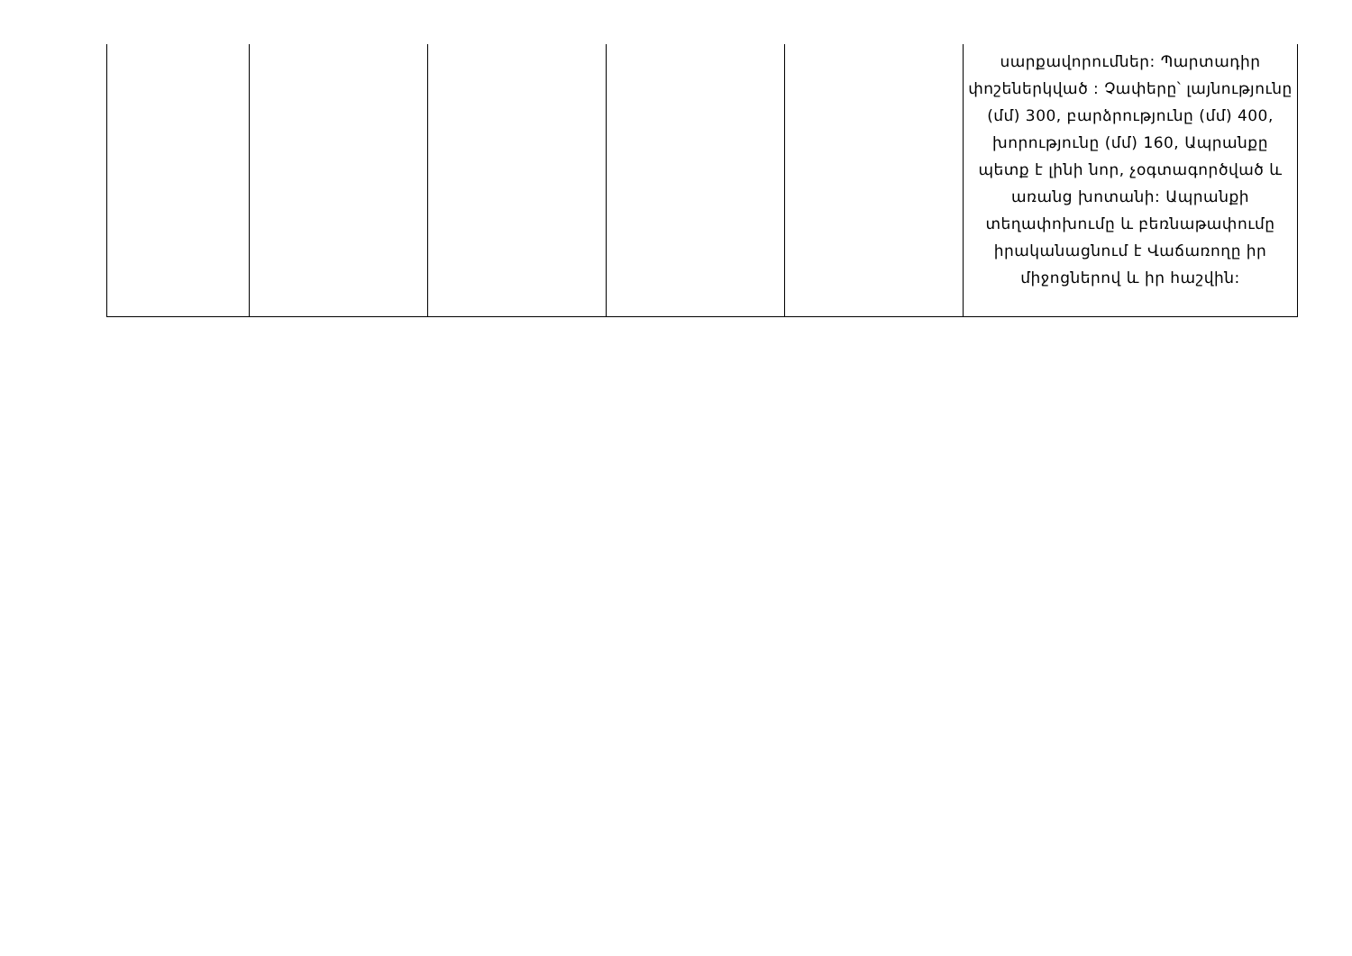| | | | | | սարքավորումներ: Պարտադիր փոշեներկված : Չափերը՝ լայնությունը (մմ) 300, բարձրությունը (մմ) 400, խորությունը (մմ) 160, Ապրանքը պետք է լինի նոր, չօգտագործված և առանց խոտանի: Ապրանքի տեղափոխումը և բեռնաթափումը իրականացնում է Վաճառողը իր միջոցներով և իր հաշվին: |